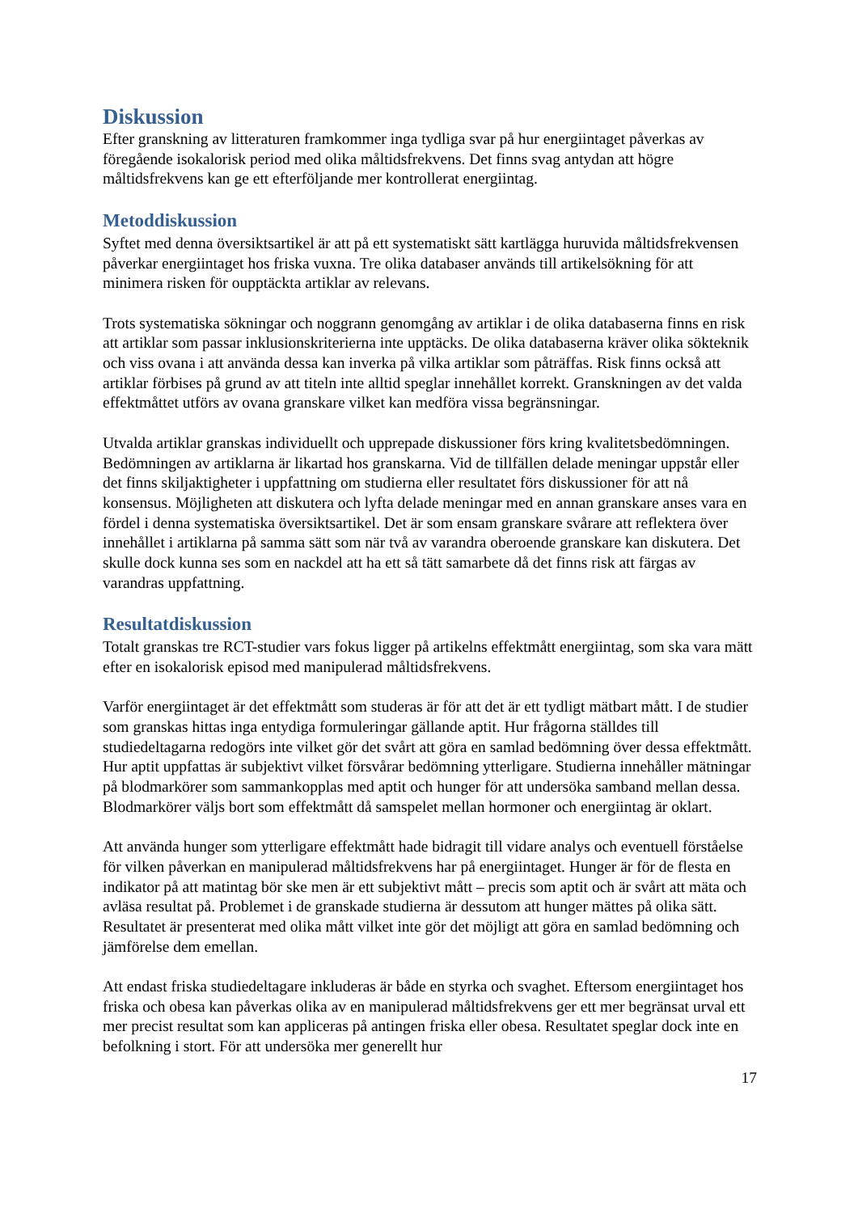Diskussion
Efter granskning av litteraturen framkommer inga tydliga svar på hur energiintaget påverkas av föregående isokalorisk period med olika måltidsfrekvens. Det finns svag antydan att högre måltidsfrekvens kan ge ett efterföljande mer kontrollerat energiintag.
Metoddiskussion
Syftet med denna översiktsartikel är att på ett systematiskt sätt kartlägga huruvida måltidsfrekvensen påverkar energiintaget hos friska vuxna. Tre olika databaser används till artikelsökning för att minimera risken för oupptäckta artiklar av relevans.
Trots systematiska sökningar och noggrann genomgång av artiklar i de olika databaserna finns en risk att artiklar som passar inklusionskriterierna inte upptäcks. De olika databaserna kräver olika sökteknik och viss ovana i att använda dessa kan inverka på vilka artiklar som påträffas. Risk finns också att artiklar förbises på grund av att titeln inte alltid speglar innehållet korrekt. Granskningen av det valda effektmåttet utförs av ovana granskare vilket kan medföra vissa begränsningar.
Utvalda artiklar granskas individuellt och upprepade diskussioner förs kring kvalitetsbedömningen. Bedömningen av artiklarna är likartad hos granskarna. Vid de tillfällen delade meningar uppstår eller det finns skiljaktigheter i uppfattning om studierna eller resultatet förs diskussioner för att nå konsensus. Möjligheten att diskutera och lyfta delade meningar med en annan granskare anses vara en fördel i denna systematiska översiktsartikel. Det är som ensam granskare svårare att reflektera över innehållet i artiklarna på samma sätt som när två av varandra oberoende granskare kan diskutera. Det skulle dock kunna ses som en nackdel att ha ett så tätt samarbete då det finns risk att färgas av varandras uppfattning.
Resultatdiskussion
Totalt granskas tre RCT-studier vars fokus ligger på artikelns effektmått energiintag, som ska vara mätt efter en isokalorisk episod med manipulerad måltidsfrekvens.
Varför energiintaget är det effektmått som studeras är för att det är ett tydligt mätbart mått. I de studier som granskas hittas inga entydiga formuleringar gällande aptit. Hur frågorna ställdes till studiedeltagarna redogörs inte vilket gör det svårt att göra en samlad bedömning över dessa effektmått. Hur aptit uppfattas är subjektivt vilket försvårar bedömning ytterligare. Studierna innehåller mätningar på blodmarkörer som sammankopplas med aptit och hunger för att undersöka samband mellan dessa. Blodmarkörer väljs bort som effektmått då samspelet mellan hormoner och energiintag är oklart.
Att använda hunger som ytterligare effektmått hade bidragit till vidare analys och eventuell förståelse för vilken påverkan en manipulerad måltidsfrekvens har på energiintaget. Hunger är för de flesta en indikator på att matintag bör ske men är ett subjektivt mått – precis som aptit och är svårt att mäta och avläsa resultat på. Problemet i de granskade studierna är dessutom att hunger mättes på olika sätt. Resultatet är presenterat med olika mått vilket inte gör det möjligt att göra en samlad bedömning och jämförelse dem emellan.
Att endast friska studiedeltagare inkluderas är både en styrka och svaghet. Eftersom energiintaget hos friska och obesa kan påverkas olika av en manipulerad måltidsfrekvens ger ett mer begränsat urval ett mer precist resultat som kan appliceras på antingen friska eller obesa. Resultatet speglar dock inte en befolkning i stort. För att undersöka mer generellt hur
17